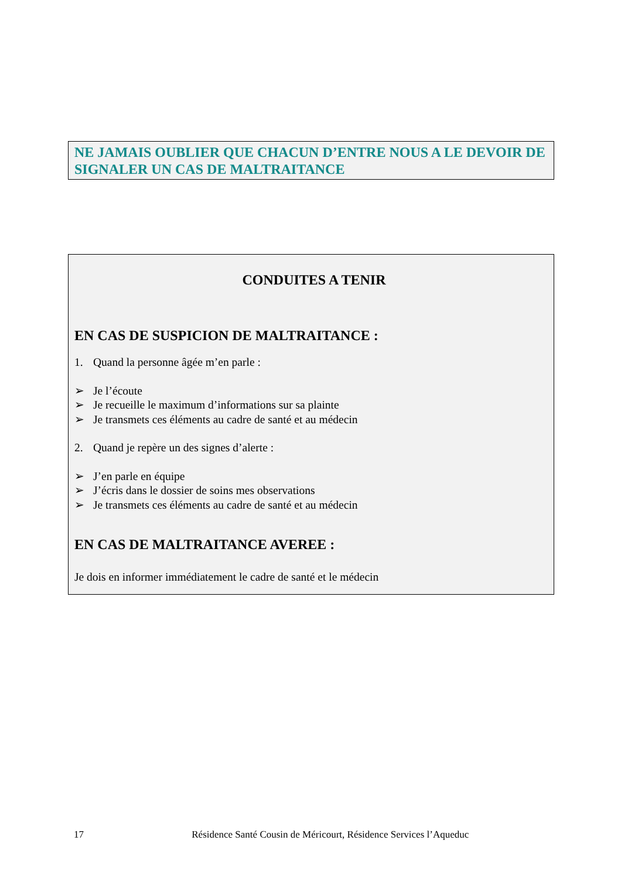NE JAMAIS OUBLIER QUE CHACUN D’ENTRE NOUS A LE DEVOIR DE SIGNALER UN CAS DE MALTRAITANCE
CONDUITES A TENIR
EN CAS DE SUSPICION DE MALTRAITANCE :
1. Quand la personne âgée m’en parle :
➢ Je l’écoute
➢ Je recueille le maximum d’informations sur sa plainte
➢ Je transmets ces éléments au cadre de santé et au médecin
2. Quand je repère un des signes d’alerte :
➢ J’en parle en équipe
➢ J’écris dans le dossier de soins mes observations
➢ Je transmets ces éléments au cadre de santé et au médecin
EN CAS DE MALTRAITANCE AVEREE :
Je dois en informer immédiatement le cadre de santé et le médecin
17 Résidence Santé Cousin de Méricourt, Résidence Services l’Aqueduc